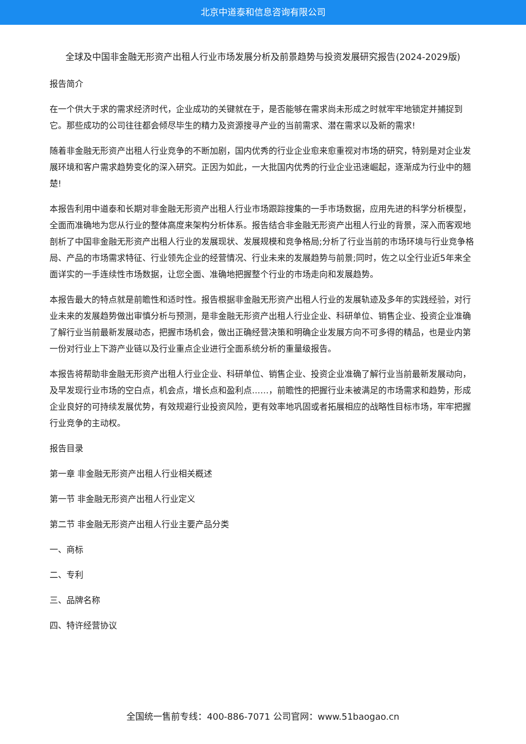北京中道泰和信息咨询有限公司
全球及中国非金融无形资产出租人行业市场发展分析及前景趋势与投资发展研究报告(2024-2029版)
报告简介
在一个供大于求的需求经济时代，企业成功的关键就在于，是否能够在需求尚未形成之时就牢牢地锁定并捕捉到它。那些成功的公司往往都会倾尽毕生的精力及资源搜寻产业的当前需求、潜在需求以及新的需求!
随着非金融无形资产出租人行业竞争的不断加剧，国内优秀的行业企业愈来愈重视对市场的研究，特别是对企业发展环境和客户需求趋势变化的深入研究。正因为如此，一大批国内优秀的行业企业迅速崛起，逐渐成为行业中的翘楚!
本报告利用中道泰和长期对非金融无形资产出租人行业市场跟踪搜集的一手市场数据，应用先进的科学分析模型，全面而准确地为您从行业的整体高度来架构分析体系。报告结合非金融无形资产出租人行业的背景，深入而客观地剖析了中国非金融无形资产出租人行业的发展现状、发展规模和竞争格局;分析了行业当前的市场环境与行业竞争格局、产品的市场需求特征、行业领先企业的经营情况、行业未来的发展趋势与前景;同时，佐之以全行业近5年来全面详实的一手连续性市场数据，让您全面、准确地把握整个行业的市场走向和发展趋势。
本报告最大的特点就是前瞻性和适时性。报告根据非金融无形资产出租人行业的发展轨迹及多年的实践经验，对行业未来的发展趋势做出审慎分析与预测，是非金融无形资产出租人行业企业、科研单位、销售企业、投资企业准确了解行业当前最新发展动态，把握市场机会，做出正确经营决策和明确企业发展方向不可多得的精品，也是业内第一份对行业上下游产业链以及行业重点企业进行全面系统分析的重量级报告。
本报告将帮助非金融无形资产出租人行业企业、科研单位、销售企业、投资企业准确了解行业当前最新发展动向，及早发现行业市场的空白点，机会点，增长点和盈利点……，前瞻性的把握行业未被满足的市场需求和趋势，形成企业良好的可持续发展优势，有效规避行业投资风险，更有效率地巩固或者拓展相应的战略性目标市场，牢牢把握行业竞争的主动权。
报告目录
第一章 非金融无形资产出租人行业相关概述
第一节 非金融无形资产出租人行业定义
第二节 非金融无形资产出租人行业主要产品分类
一、商标
二、专利
三、品牌名称
四、特许经营协议
全国统一售前专线：400-886-7071 公司官网：www.51baogao.cn